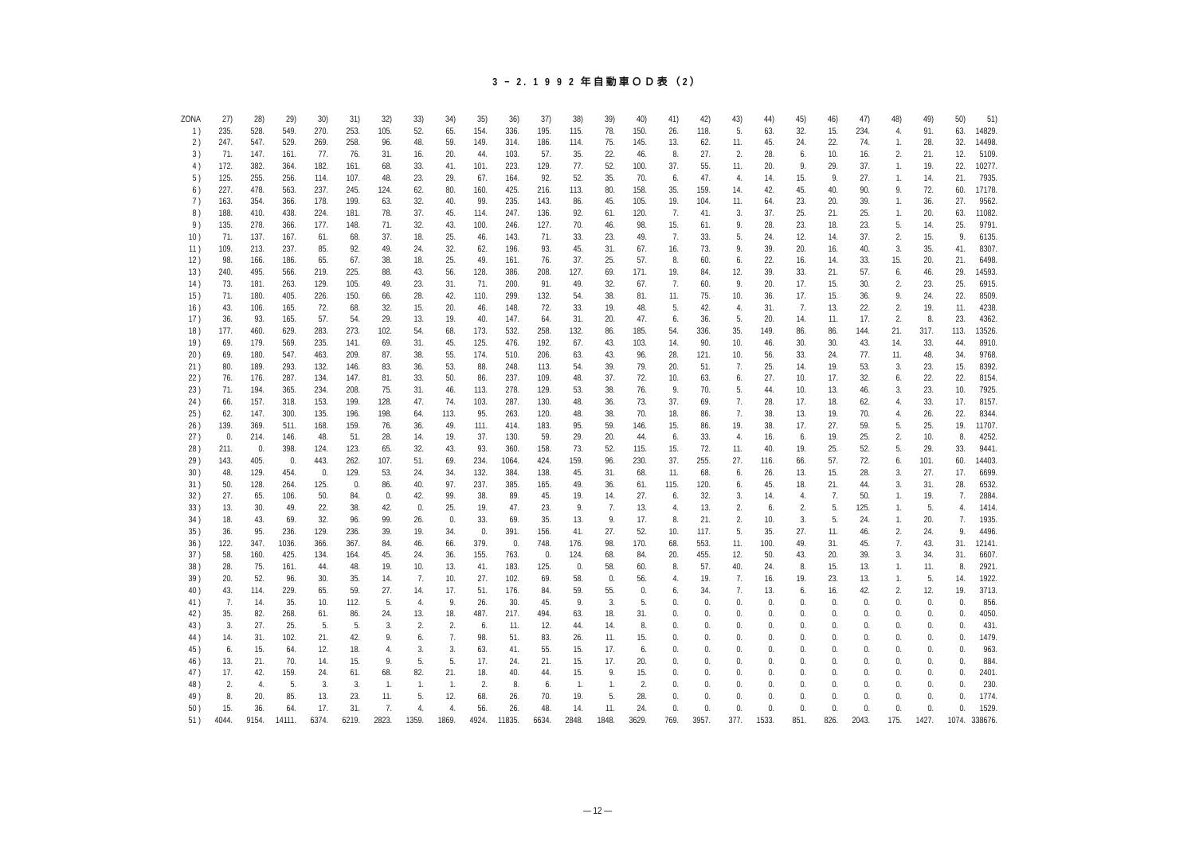3 − 2. 1 9 9 2 年自動車ＯＤ表（2）
| ZONA | 27) | 28) | 29) | 30) | 31) | 32) | 33) | 34) | 35) | 36) | 37) | 38) | 39) | 40) | 41) | 42) | 43) | 44) | 45) | 46) | 47) | 48) | 49) | 50) | 51) |
| --- | --- | --- | --- | --- | --- | --- | --- | --- | --- | --- | --- | --- | --- | --- | --- | --- | --- | --- | --- | --- | --- | --- | --- | --- | --- |
| 1 ) | 235. | 528. | 549. | 270. | 253. | 105. | 52. | 65. | 154. | 336. | 195. | 115. | 78. | 150. | 26. | 118. | 5. | 63. | 32. | 15. | 234. | 4. | 91. | 63. | 14829. |
| 2 ) | 247. | 547. | 529. | 269. | 258. | 96. | 48. | 59. | 149. | 314. | 186. | 114. | 75. | 145. | 13. | 62. | 11. | 45. | 24. | 22. | 74. | 1. | 28. | 32. | 14498. |
| 3 ) | 71. | 147. | 161. | 77. | 76. | 31. | 16. | 20. | 44. | 103. | 57. | 35. | 22. | 46. | 8. | 27. | 2. | 28. | 6. | 10. | 16. | 2. | 21. | 12. | 5109. |
| 4 ) | 172. | 382. | 364. | 182. | 161. | 68. | 33. | 41. | 101. | 223. | 129. | 77. | 52. | 100. | 37. | 55. | 11. | 20. | 9. | 29. | 37. | 1. | 19. | 22. | 10277. |
| 5 ) | 125. | 255. | 256. | 114. | 107. | 48. | 23. | 29. | 67. | 164. | 92. | 52. | 35. | 70. | 6. | 47. | 4. | 14. | 15. | 9. | 27. | 1. | 14. | 21. | 7935. |
| 6 ) | 227. | 478. | 563. | 237. | 245. | 124. | 62. | 80. | 160. | 425. | 216. | 113. | 80. | 158. | 35. | 159. | 14. | 42. | 45. | 40. | 90. | 9. | 72. | 60. | 17178. |
| 7 ) | 163. | 354. | 366. | 178. | 199. | 63. | 32. | 40. | 99. | 235. | 143. | 86. | 45. | 105. | 19. | 104. | 11. | 64. | 23. | 20. | 39. | 1. | 36. | 27. | 9562. |
| 8 ) | 188. | 410. | 438. | 224. | 181. | 78. | 37. | 45. | 114. | 247. | 136. | 92. | 61. | 120. | 7. | 41. | 3. | 37. | 25. | 21. | 25. | 1. | 20. | 63. | 11082. |
| 9 ) | 135. | 278. | 366. | 177. | 148. | 71. | 32. | 43. | 100. | 246. | 127. | 70. | 46. | 98. | 15. | 61. | 9. | 28. | 23. | 18. | 23. | 5. | 14. | 25. | 9791. |
| 10 ) | 71. | 137. | 167. | 61. | 68. | 37. | 18. | 25. | 46. | 143. | 71. | 33. | 23. | 49. | 7. | 33. | 5. | 24. | 12. | 14. | 37. | 2. | 15. | 9. | 6135. |
| 11 ) | 109. | 213. | 237. | 85. | 92. | 49. | 24. | 32. | 62. | 196. | 93. | 45. | 31. | 67. | 16. | 73. | 9. | 39. | 20. | 16. | 40. | 3. | 35. | 41. | 8307. |
| 12 ) | 98. | 166. | 186. | 65. | 67. | 38. | 18. | 25. | 49. | 161. | 76. | 37. | 25. | 57. | 8. | 60. | 6. | 22. | 16. | 14. | 33. | 15. | 20. | 21. | 6498. |
| 13 ) | 240. | 495. | 566. | 219. | 225. | 88. | 43. | 56. | 128. | 386. | 208. | 127. | 69. | 171. | 19. | 84. | 12. | 39. | 33. | 21. | 57. | 6. | 46. | 29. | 14593. |
| 14 ) | 73. | 181. | 263. | 129. | 105. | 49. | 23. | 31. | 71. | 200. | 91. | 49. | 32. | 67. | 7. | 60. | 9. | 20. | 17. | 15. | 30. | 2. | 23. | 25. | 6915. |
| 15 ) | 71. | 180. | 405. | 226. | 150. | 66. | 28. | 42. | 110. | 299. | 132. | 54. | 38. | 81. | 11. | 75. | 10. | 36. | 17. | 15. | 36. | 9. | 24. | 22. | 8509. |
| 16 ) | 43. | 106. | 165. | 72. | 68. | 32. | 15. | 20. | 46. | 148. | 72. | 33. | 19. | 48. | 5. | 42. | 4. | 31. | 7. | 13. | 22. | 2. | 19. | 11. | 4238. |
| 17 ) | 36. | 93. | 165. | 57. | 54. | 29. | 13. | 19. | 40. | 147. | 64. | 31. | 20. | 47. | 6. | 36. | 5. | 20. | 14. | 11. | 17. | 2. | 8. | 23. | 4362. |
| 18 ) | 177. | 460. | 629. | 283. | 273. | 102. | 54. | 68. | 173. | 532. | 258. | 132. | 86. | 185. | 54. | 336. | 35. | 149. | 86. | 86. | 144. | 21. | 317. | 113. | 13526. |
| 19 ) | 69. | 179. | 569. | 235. | 141. | 69. | 31. | 45. | 125. | 476. | 192. | 67. | 43. | 103. | 14. | 90. | 10. | 46. | 30. | 30. | 43. | 14. | 33. | 44. | 8910. |
| 20 ) | 69. | 180. | 547. | 463. | 209. | 87. | 38. | 55. | 174. | 510. | 206. | 63. | 43. | 96. | 28. | 121. | 10. | 56. | 33. | 24. | 77. | 11. | 48. | 34. | 9768. |
| 21 ) | 80. | 189. | 293. | 132. | 146. | 83. | 36. | 53. | 88. | 248. | 113. | 54. | 39. | 79. | 20. | 51. | 7. | 25. | 14. | 19. | 53. | 3. | 23. | 15. | 8392. |
| 22 ) | 76. | 176. | 287. | 134. | 147. | 81. | 33. | 50. | 86. | 237. | 109. | 48. | 37. | 72. | 10. | 63. | 6. | 27. | 10. | 17. | 32. | 6. | 22. | 22. | 8154. |
| 23 ) | 71. | 194. | 365. | 234. | 208. | 75. | 31. | 46. | 113. | 278. | 129. | 53. | 38. | 76. | 9. | 70. | 5. | 44. | 10. | 13. | 46. | 3. | 23. | 10. | 7925. |
| 24 ) | 66. | 157. | 318. | 153. | 199. | 128. | 47. | 74. | 103. | 287. | 130. | 48. | 36. | 73. | 37. | 69. | 7. | 28. | 17. | 18. | 62. | 4. | 33. | 17. | 8157. |
| 25 ) | 62. | 147. | 300. | 135. | 196. | 198. | 64. | 113. | 95. | 263. | 120. | 48. | 38. | 70. | 18. | 86. | 7. | 38. | 13. | 19. | 70. | 4. | 26. | 22. | 8344. |
| 26 ) | 139. | 369. | 511. | 168. | 159. | 76. | 36. | 49. | 111. | 414. | 183. | 95. | 59. | 146. | 15. | 86. | 19. | 38. | 17. | 27. | 59. | 5. | 25. | 19. | 11707. |
| 27 ) | 0. | 214. | 146. | 48. | 51. | 28. | 14. | 19. | 37. | 130. | 59. | 29. | 20. | 44. | 6. | 33. | 4. | 16. | 6. | 19. | 25. | 2. | 10. | 8. | 4252. |
| 28 ) | 211. | 0. | 398. | 124. | 123. | 65. | 32. | 43. | 93. | 360. | 158. | 73. | 52. | 115. | 15. | 72. | 11. | 40. | 19. | 25. | 52. | 5. | 29. | 33. | 9441. |
| 29 ) | 143. | 405. | 0. | 443. | 262. | 107. | 51. | 69. | 234. | 1064. | 424. | 159. | 96. | 230. | 37. | 255. | 27. | 116. | 66. | 57. | 72. | 6. | 101. | 60. | 14403. |
| 30 ) | 48. | 129. | 454. | 0. | 129. | 53. | 24. | 34. | 132. | 384. | 138. | 45. | 31. | 68. | 11. | 68. | 6. | 26. | 13. | 15. | 28. | 3. | 27. | 17. | 6699. |
| 31 ) | 50. | 128. | 264. | 125. | 0. | 86. | 40. | 97. | 237. | 385. | 165. | 49. | 36. | 61. | 115. | 120. | 6. | 45. | 18. | 21. | 44. | 3. | 31. | 28. | 6532. |
| 32 ) | 27. | 65. | 106. | 50. | 84. | 0. | 42. | 99. | 38. | 89. | 45. | 19. | 14. | 27. | 6. | 32. | 3. | 14. | 4. | 7. | 50. | 1. | 19. | 7. | 2884. |
| 33 ) | 13. | 30. | 49. | 22. | 38. | 42. | 0. | 25. | 19. | 47. | 23. | 9. | 7. | 13. | 4. | 13. | 2. | 6. | 2. | 5. | 125. | 1. | 5. | 4. | 1414. |
| 34 ) | 18. | 43. | 69. | 32. | 96. | 99. | 26. | 0. | 33. | 69. | 35. | 13. | 9. | 17. | 8. | 21. | 2. | 10. | 3. | 5. | 24. | 1. | 20. | 7. | 1935. |
| 35 ) | 36. | 95. | 236. | 129. | 236. | 39. | 19. | 34. | 0. | 391. | 156. | 41. | 27. | 52. | 10. | 117. | 5. | 35. | 27. | 11. | 46. | 2. | 24. | 9. | 4496. |
| 36 ) | 122. | 347. | 1036. | 366. | 367. | 84. | 46. | 66. | 379. | 0. | 748. | 176. | 98. | 170. | 68. | 553. | 11. | 100. | 49. | 31. | 45. | 7. | 43. | 31. | 12141. |
| 37 ) | 58. | 160. | 425. | 134. | 164. | 45. | 24. | 36. | 155. | 763. | 0. | 124. | 68. | 84. | 20. | 455. | 12. | 50. | 43. | 20. | 39. | 3. | 34. | 31. | 6607. |
| 38 ) | 28. | 75. | 161. | 44. | 48. | 19. | 10. | 13. | 41. | 183. | 125. | 0. | 58. | 60. | 8. | 57. | 40. | 24. | 8. | 15. | 13. | 1. | 11. | 8. | 2921. |
| 39 ) | 20. | 52. | 96. | 30. | 35. | 14. | 7. | 10. | 27. | 102. | 69. | 58. | 0. | 56. | 4. | 19. | 7. | 16. | 19. | 23. | 13. | 1. | 5. | 14. | 1922. |
| 40 ) | 43. | 114. | 229. | 65. | 59. | 27. | 14. | 17. | 51. | 176. | 84. | 59. | 55. | 0. | 6. | 34. | 7. | 13. | 6. | 16. | 42. | 2. | 12. | 19. | 3713. |
| 41 ) | 7. | 14. | 35. | 10. | 112. | 5. | 4. | 9. | 26. | 30. | 45. | 9. | 3. | 5. | 0. | 0. | 0. | 0. | 0. | 0. | 0. | 0. | 0. | 0. | 856. |
| 42 ) | 35. | 82. | 268. | 61. | 86. | 24. | 13. | 18. | 487. | 217. | 494. | 63. | 18. | 31. | 0. | 0. | 0. | 0. | 0. | 0. | 0. | 0. | 0. | 0. | 4050. |
| 43 ) | 3. | 27. | 25. | 5. | 5. | 3. | 2. | 2. | 6. | 11. | 12. | 44. | 14. | 8. | 0. | 0. | 0. | 0. | 0. | 0. | 0. | 0. | 0. | 0. | 431. |
| 44 ) | 14. | 31. | 102. | 21. | 42. | 9. | 6. | 7. | 98. | 51. | 83. | 26. | 11. | 15. | 0. | 0. | 0. | 0. | 0. | 0. | 0. | 0. | 0. | 0. | 1479. |
| 45 ) | 6. | 15. | 64. | 12. | 18. | 4. | 3. | 3. | 63. | 41. | 55. | 15. | 17. | 6. | 0. | 0. | 0. | 0. | 0. | 0. | 0. | 0. | 0. | 0. | 963. |
| 46 ) | 13. | 21. | 70. | 14. | 15. | 9. | 5. | 5. | 17. | 24. | 21. | 15. | 17. | 20. | 0. | 0. | 0. | 0. | 0. | 0. | 0. | 0. | 0. | 0. | 884. |
| 47 ) | 17. | 42. | 159. | 24. | 61. | 68. | 82. | 21. | 18. | 40. | 44. | 15. | 9. | 15. | 0. | 0. | 0. | 0. | 0. | 0. | 0. | 0. | 0. | 0. | 2401. |
| 48 ) | 2. | 4. | 5. | 3. | 3. | 1. | 1. | 1. | 2. | 8. | 6. | 1. | 1. | 2. | 0. | 0. | 0. | 0. | 0. | 0. | 0. | 0. | 0. | 0. | 230. |
| 49 ) | 8. | 20. | 85. | 13. | 23. | 11. | 5. | 12. | 68. | 26. | 70. | 19. | 5. | 28. | 0. | 0. | 0. | 0. | 0. | 0. | 0. | 0. | 0. | 0. | 1774. |
| 50 ) | 15. | 36. | 64. | 17. | 31. | 7. | 4. | 4. | 56. | 26. | 48. | 14. | 11. | 24. | 0. | 0. | 0. | 0. | 0. | 0. | 0. | 0. | 0. | 0. | 1529. |
| 51 ) | 4044. | 9154. | 14111. | 6374. | 6219. | 2823. | 1359. | 1869. | 4924. | 11835. | 6634. | 2848. | 1848. | 3629. | 769. | 3957. | 377. | 1533. | 851. | 826. | 2043. | 175. | 1427. | 1074. | 338676. |
— 12 —